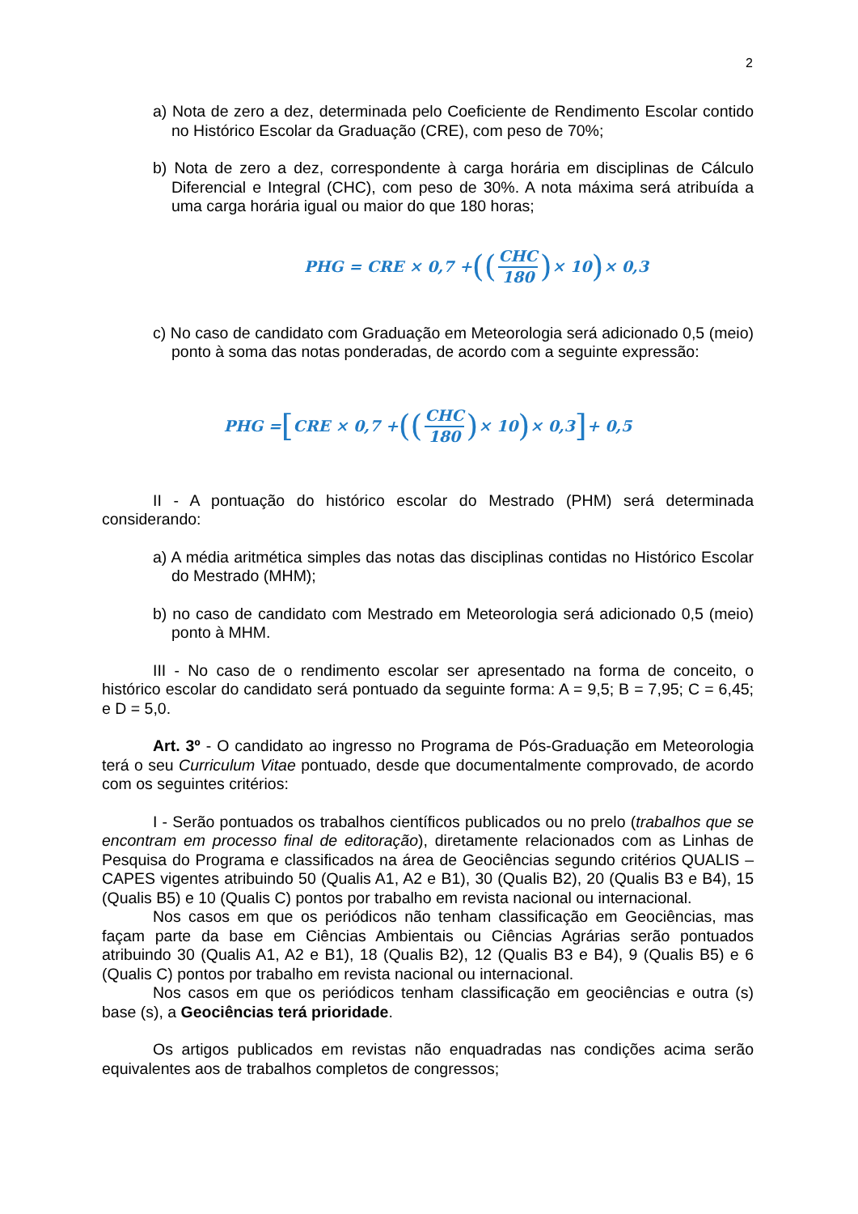2
a) Nota de zero a dez, determinada pelo Coeficiente de Rendimento Escolar contido no Histórico Escolar da Graduação (CRE), com peso de 70%;
b) Nota de zero a dez, correspondente à carga horária em disciplinas de Cálculo Diferencial e Integral (CHC), com peso de 30%. A nota máxima será atribuída a uma carga horária igual ou maior do que 180 horas;
PHG = CRE × 0,7 + ((CHC 180) × 10) × 0,3
c) No caso de candidato com Graduação em Meteorologia será adicionado 0,5 (meio) ponto à soma das notas ponderadas, de acordo com a seguinte expressão:
PHG = [CRE × 0,7 + ((CHC 180) × 10) × 0,3] + 0,5
II - A pontuação do histórico escolar do Mestrado (PHM) será determinada considerando:
a) A média aritmética simples das notas das disciplinas contidas no Histórico Escolar do Mestrado (MHM);
b) no caso de candidato com Mestrado em Meteorologia será adicionado 0,5 (meio) ponto à MHM.
III - No caso de o rendimento escolar ser apresentado na forma de conceito, o histórico escolar do candidato será pontuado da seguinte forma: A = 9,5; B = 7,95; C = 6,45; e D = 5,0.
Art. 3º - O candidato ao ingresso no Programa de Pós-Graduação em Meteorologia terá o seu Curriculum Vitae pontuado, desde que documentalmente comprovado, de acordo com os seguintes critérios:
I - Serão pontuados os trabalhos científicos publicados ou no prelo (trabalhos que se encontram em processo final de editoração), diretamente relacionados com as Linhas de Pesquisa do Programa e classificados na área de Geociências segundo critérios QUALIS – CAPES vigentes atribuindo 50 (Qualis A1, A2 e B1), 30 (Qualis B2), 20 (Qualis B3 e B4), 15 (Qualis B5) e 10 (Qualis C) pontos por trabalho em revista nacional ou internacional.
Nos casos em que os periódicos não tenham classificação em Geociências, mas façam parte da base em Ciências Ambientais ou Ciências Agrárias serão pontuados atribuindo 30 (Qualis A1, A2 e B1), 18 (Qualis B2), 12 (Qualis B3 e B4), 9 (Qualis B5) e 6 (Qualis C) pontos por trabalho em revista nacional ou internacional.
Nos casos em que os periódicos tenham classificação em geociências e outra (s) base (s), a Geociências terá prioridade.
Os artigos publicados em revistas não enquadradas nas condições acima serão equivalentes aos de trabalhos completos de congressos;